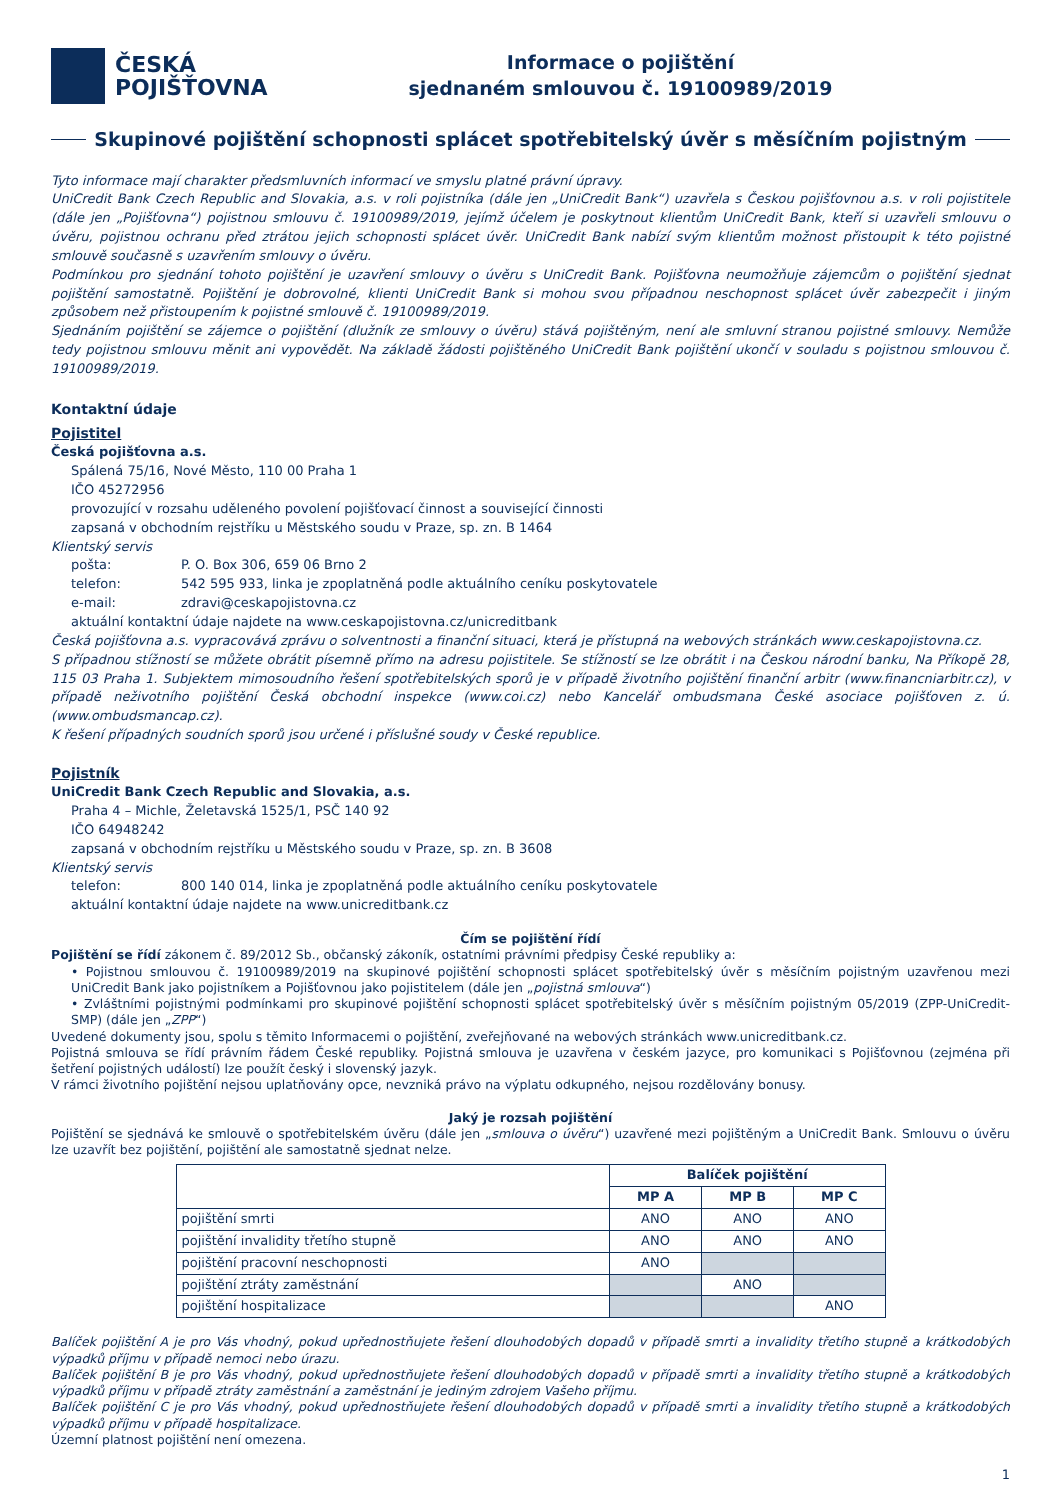ČESKÁ
POJIŠŤOVNA
Informace o pojištění
sjednaném smlouvou č. 19100989/2019
Skupinové pojištění schopnosti splácet spotřebitelský úvěr s měsíčním pojistným
Tyto informace mají charakter předsmluvních informací ve smyslu platné právní úpravy.
UniCredit Bank Czech Republic and Slovakia, a.s. v roli pojistníka (dále jen „UniCredit Bank“) uzavřela s Českou pojišťovnou a.s. v roli pojistitele (dále jen „Pojišťovna“) pojistnou smlouvu č. 19100989/2019, jejímž účelem je poskytnout klientům UniCredit Bank, kteří si uzavřeli smlouvu o úvěru, pojistnou ochranu před ztrátou jejich schopnosti splácet úvěr. UniCredit Bank nabízí svým klientům možnost přistoupit k této pojistné smlouvě současně s uzavřením smlouvy o úvěru.
Podmínkou pro sjednání tohoto pojištění je uzavření smlouvy o úvěru s UniCredit Bank. Pojišťovna neumožňuje zájemcům o pojištění sjednat pojištění samostatně. Pojištění je dobrovolné, klienti UniCredit Bank si mohou svou případnou neschopnost splácet úvěr zabezpečit i jiným způsobem než přistoupením k pojistné smlouvě č. 19100989/2019.
Sjednáním pojištění se zájemce o pojištění (dlužník ze smlouvy o úvěru) stává pojištěným, není ale smluvní stranou pojistné smlouvy. Nemůže tedy pojistnou smlouvu měnit ani vypovědět. Na základě žádosti pojištěného UniCredit Bank pojištění ukončí v souladu s pojistnou smlouvou č. 19100989/2019.
Kontaktní údaje
Pojistitel
Česká pojišťovna a.s.
Spálená 75/16, Nové Město, 110 00 Praha 1
IČO 45272956
provozující v rozsahu uděleného povolení pojišťovací činnost a související činnosti
zapsaná v obchodním rejstříku u Městského soudu v Praze, sp. zn. B 1464
Klientský servis
pošta: P. O. Box 306, 659 06 Brno 2
telefon: 542 595 933, linka je zpoplatněná podle aktuálního ceníku poskytovatele
e-mail: zdravi@ceskapojistovna.cz
aktuální kontaktní údaje najdete na www.ceskapojistovna.cz/unicreditbank
Česká pojišťovna a.s. vypracovává zprávu o solventnosti a finanční situaci, která je přístupná na webových stránkách www.ceskapojistovna.cz.
S případnou stížností se můžete obrátit písemně přímo na adresu pojistitele. Se stížností se lze obrátit i na Českou národní banku, Na Příkopě 28, 115 03 Praha 1. Subjektem mimosoudního řešení spotřebitelských sporů je v případě životního pojištění finanční arbitr (www.financniarbitr.cz), v případě neživotního pojištění Česká obchodní inspekce (www.coi.cz) nebo Kancelář ombudsmana České asociace pojišťoven z. ú. (www.ombudsmancap.cz).
K řešení případných soudních sporů jsou určené i příslušné soudy v České republice.
Pojistník
UniCredit Bank Czech Republic and Slovakia, a.s.
Praha 4 – Michle, Želetavská 1525/1, PSČ 140 92
IČO 64948242
zapsaná v obchodním rejstříku u Městského soudu v Praze, sp. zn. B 3608
Klientský servis
telefon: 800 140 014, linka je zpoplatněná podle aktuálního ceníku poskytovatele
aktuální kontaktní údaje najdete na www.unicreditbank.cz
Čím se pojištění řídí
Pojištění se řídí zákonem č. 89/2012 Sb., občanský zákoník, ostatními právními předpisy České republiky a:
• Pojistnou smlouvou č. 19100989/2019 na skupinové pojištění schopnosti splácet spotřebitelský úvěr s měsíčním pojistným uzavřenou mezi UniCredit Bank jako pojistníkem a Pojišťovnou jako pojistitelem (dále jen „pojistná smlouva“)
• Zvláštními pojistnými podmínkami pro skupinové pojištění schopnosti splácet spotřebitelský úvěr s měsíčním pojistným 05/2019 (ZPP-UniCredit-SMP) (dále jen „ZPP“)
Uvedené dokumenty jsou, spolu s těmito Informacemi o pojištění, zveřejňované na webových stránkách www.unicreditbank.cz.
Pojistná smlouva se řídí právním řádem České republiky. Pojistná smlouva je uzavřena v českém jazyce, pro komunikaci s Pojišťovnou (zejména při šetření pojistných událostí) lze použít český i slovenský jazyk.
V rámci životního pojištění nejsou uplatňovány opce, nevzniká právo na výplatu odkupného, nejsou rozdělovány bonusy.
Jaký je rozsah pojištění
Pojištění se sjednává ke smlouvě o spotřebitelském úvěru (dále jen „smlouva o úvěru“) uzavřené mezi pojištěným a UniCredit Bank. Smlouvu o úvěru lze uzavřít bez pojištění, pojištění ale samostatně sjednat nelze.
| | Balíček pojištění | | |
| | MP A | MP B | MP C |
| pojištění smrti | ANO | ANO | ANO |
| pojištění invalidity třetího stupně | ANO | ANO | ANO |
| pojištění pracovní neschopnosti | ANO | | |
| pojištění ztráty zaměstnání | | ANO | |
| pojištění hospitalizace | | | ANO |
Balíček pojištění A je pro Vás vhodný, pokud upřednostňujete řešení dlouhodobých dopadů v případě smrti a invalidity třetího stupně a krátkodobých výpadků příjmu v případě nemoci nebo úrazu.
Balíček pojištění B je pro Vás vhodný, pokud upřednostňujete řešení dlouhodobých dopadů v případě smrti a invalidity třetího stupně a krátkodobých výpadků příjmu v případě ztráty zaměstnání a zaměstnání je jediným zdrojem Vašeho příjmu.
Balíček pojištění C je pro Vás vhodný, pokud upřednostňujete řešení dlouhodobých dopadů v případě smrti a invalidity třetího stupně a krátkodobých výpadků příjmu v případě hospitalizace.
Územní platnost pojištění není omezena.
1